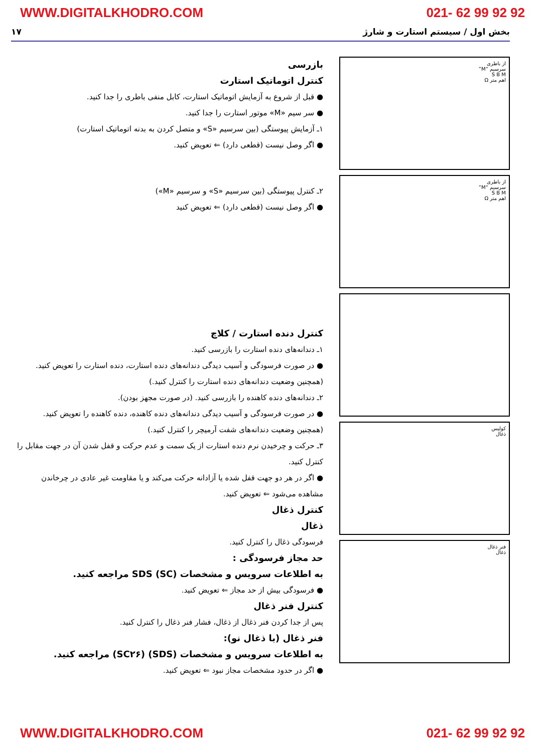WWW.DIGITALKHODRO.COM 021- 62 99 92 92
۱۷ بخش اول / سیستم استارت و شارژ
از باطری
سرسیم “M”
S B M
اهم متر Ω
از باطری
سرسیم “M”
S B M
اهم متر Ω
کولیس
ذغال
فنر ذغال
ذغال
بازرسی
کنترل اتوماتیک استارت
● قبل از شروع به آزمایش اتوماتیک استارت، کابل منفی باطری را جدا کنید.
● سر سیم «M» موتور استارت را جدا کنید.
۱ـ آزمایش پیوستگی (بین سرسیم «S» و متصل کردن به بدنه اتوماتیک استارت)
● اگر وصل نیست (قطعی دارد) ⇐ تعویض کنید.
۲ـ کنترل پیوستگی (بین سرسیم «S» و سرسیم «M»)
● اگر وصل نیست (قطعی دارد) ⇐ تعویض کنید
کنترل دنده استارت / کلاچ
۱ـ دندانه‌های دنده استارت را بازرسی کنید.
● در صورت فرسودگی و آسیب دیدگی دندانه‌های دنده استارت، دنده استارت را تعویض کنید. (همچنین وضعیت دندانه‌های دنده استارت را کنترل کنید.)
۲ـ دندانه‌های دنده کاهنده را بازرسی کنید. (در صورت مجهز بودن).
● در صورت فرسودگی و آسیب دیدگی دندانه‌های دنده کاهنده، دنده کاهنده را تعویض کنید. (همچنین وضعیت دندانه‌های شفت آرمیچر را کنترل کنید.)
۳ـ حرکت و چرخیدن نرم دنده استارت از یک سمت و عدم حرکت و قفل شدن آن در جهت مقابل را کنترل کنید.
● اگر در هر دو جهت قفل شده یا آزادانه حرکت می‌کند و یا مقاومت غیر عادی در چرخاندن مشاهده می‌شود ⇐ تعویض کنید.
کنترل ذغال
ذغال
فرسودگی ذغال را کنترل کنید.
حد مجاز فرسودگی :
به اطلاعات سرویس و مشخصات SDS (SC) مراجعه کنید.
● فرسودگی بیش از حد مجاز ⇐ تعویض کنید.
کنترل فنر ذغال
پس از جدا کردن فنر ذغال از ذغال، فشار فنر ذغال را کنترل کنید.
فنر ذغال (با ذغال نو):
به اطلاعات سرویس و مشخصات (SDS) (SC۲۶) مراجعه کنید.
● اگر در حدود مشخصات مجاز نبود ⇐ تعویض کنید.
WWW.DIGITALKHODRO.COM 021- 62 99 92 92